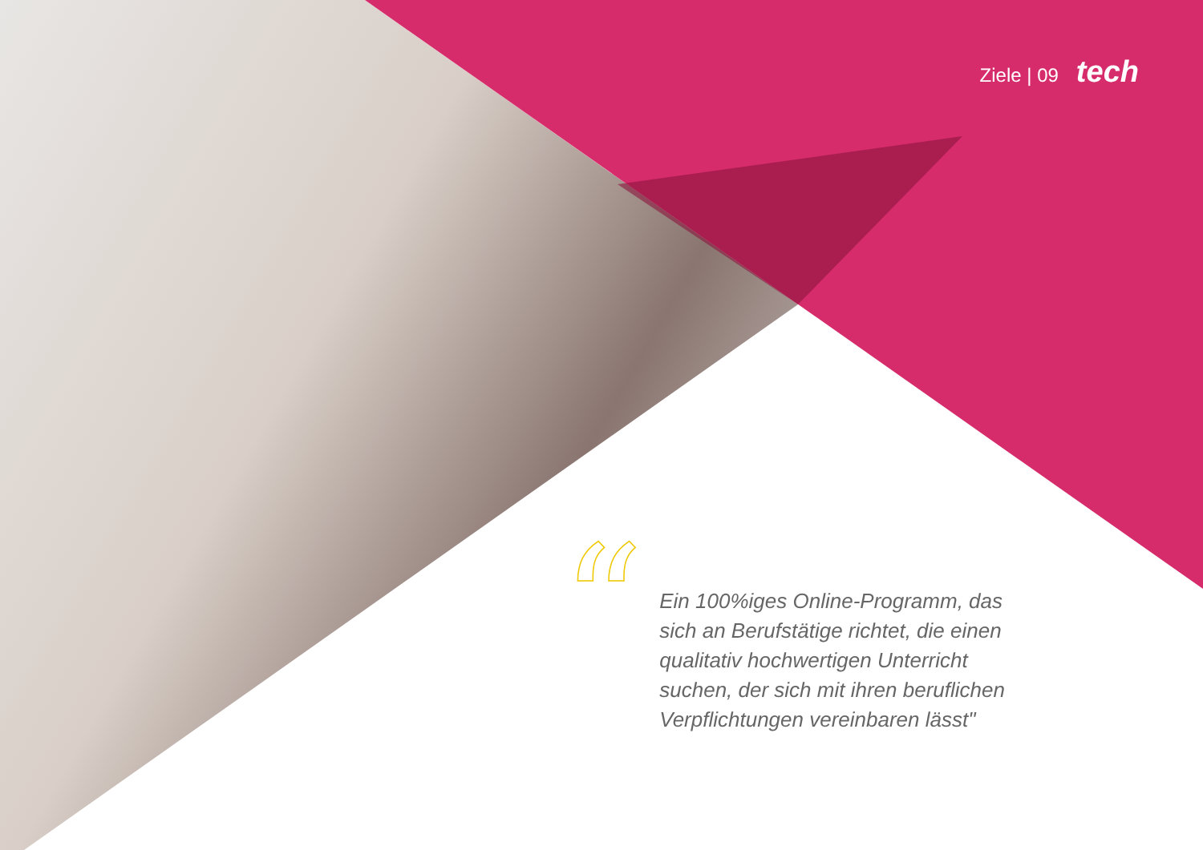Ziele | 09 tech
“
Ein 100%iges Online-Programm, das sich an Berufstätige richtet, die einen qualitativ hochwertigen Unterricht suchen, der sich mit ihren beruflichen Verpflichtungen vereinbaren lässt"